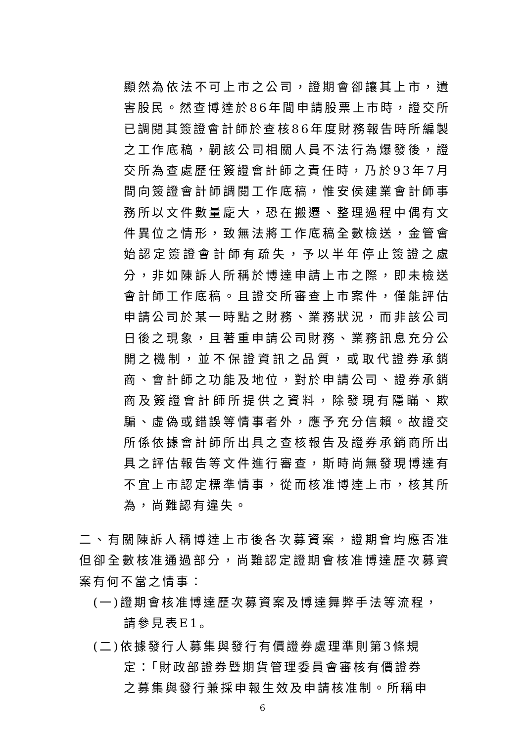顯然為依法不可上市之公司，證期會卻讓其上市，遺害股民。然查博達於86年間申請股票上市時，證交所已調閱其簽證會計師於查核86年度財務報告時所編製之工作底稿，嗣該公司相關人員不法行為爆發後，證交所為查處歷任簽證會計師之責任時，乃於93年7月間向簽證會計師調閱工作底稿，惟安侯建業會計師事務所以文件數量龐大，恐在搬遷、整理過程中偶有文件異位之情形，致無法將工作底稿全數檢送，金管會始認定簽證會計師有疏失，予以半年停止簽證之處分，非如陳訴人所稱於博達申請上市之際，即未檢送會計師工作底稿。且證交所審查上市案件，僅能評估申請公司於某一時點之財務、業務狀況，而非該公司日後之現象，且著重申請公司財務、業務訊息充分公開之機制，並不保證資訊之品質，或取代證券承銷商、會計師之功能及地位，對於申請公司、證券承銷商及簽證會計師所提供之資料，除發現有隱瞞、欺騙、虛偽或錯誤等情事者外，應予充分信賴。故證交所係依據會計師所出具之查核報告及證券承銷商所出具之評估報告等文件進行審查，斯時尚無發現博達有不宜上市認定標準情事，從而核准博達上市，核其所為，尚難認有違失。
二、有關陳訴人稱博達上市後各次募資案，證期會均應否准但卻全數核准通過部分，尚難認定證期會核准博達歷次募資案有何不當之情事：
(一)證期會核准博達歷次募資案及博達舞弊手法等流程，
請參見表E1。
(二)依據發行人募集與發行有價證券處理準則第3條規
定：「財政部證券暨期貨管理委員會審核有價證券
之募集與發行兼採申報生效及申請核准制。所稱申
6